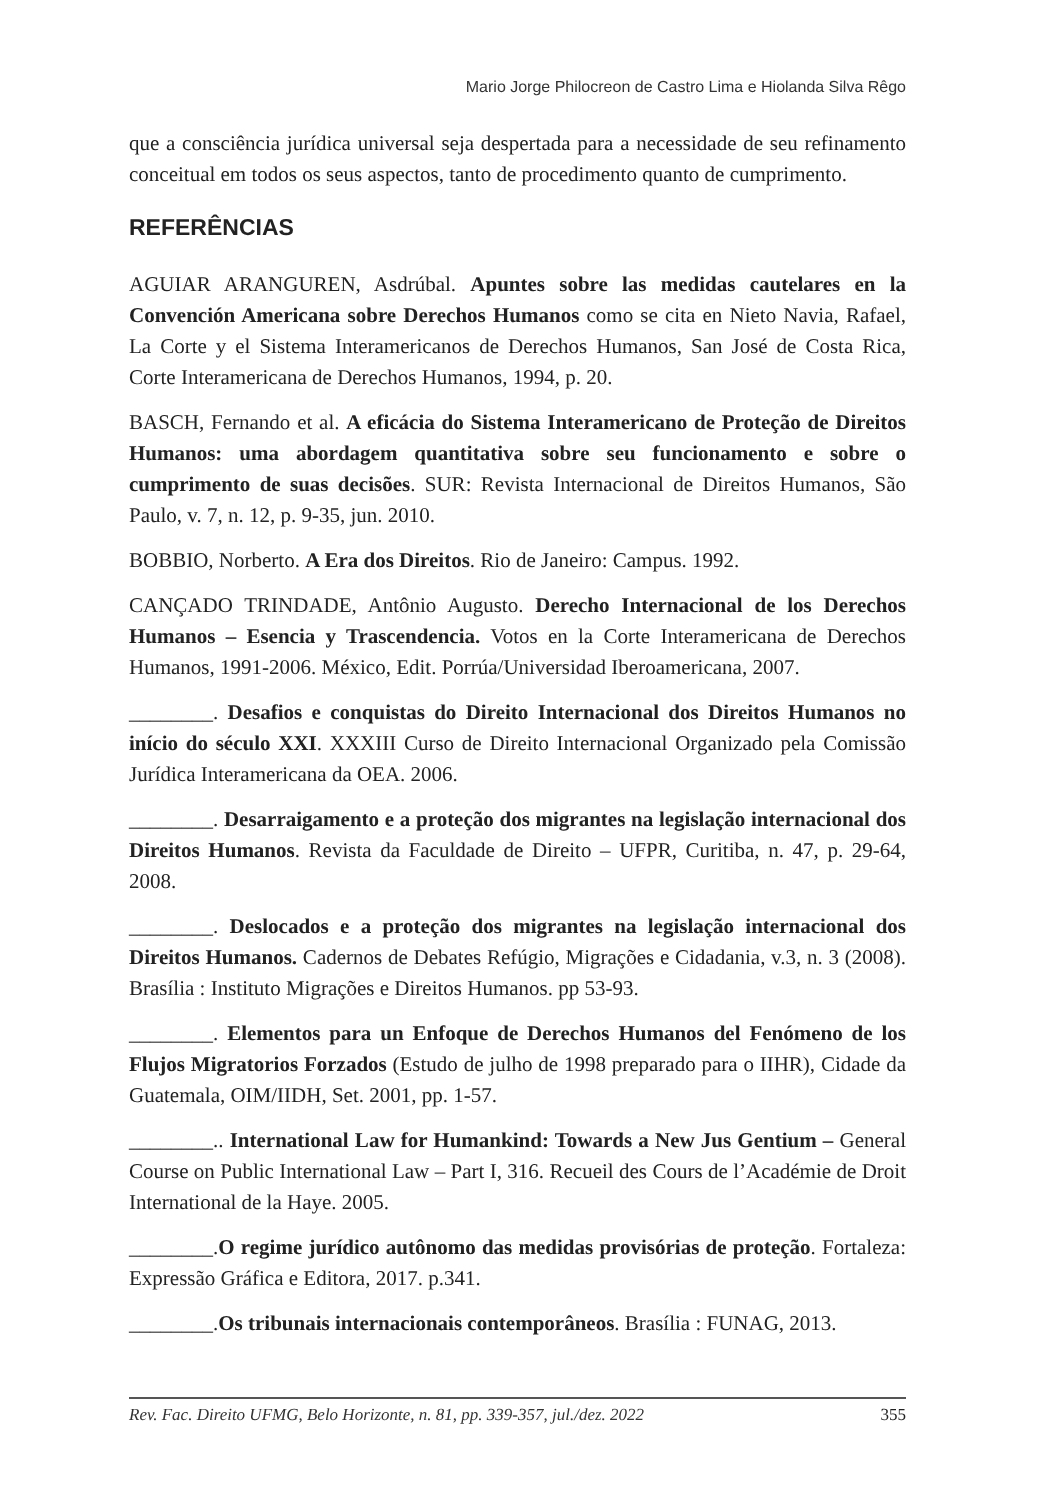Mario Jorge Philocreon de Castro Lima e Hiolanda Silva Rêgo
que a consciência jurídica universal seja despertada para a necessidade de seu refinamento conceitual em todos os seus aspectos, tanto de procedimento quanto de cumprimento.
REFERÊNCIAS
AGUIAR ARANGUREN, Asdrúbal. Apuntes sobre las medidas cautelares en la Convención Americana sobre Derechos Humanos como se cita en Nieto Navia, Rafael, La Corte y el Sistema Interamericanos de Derechos Humanos, San José de Costa Rica, Corte Interamericana de Derechos Humanos, 1994, p. 20.
BASCH, Fernando et al. A eficácia do Sistema Interamericano de Proteção de Direitos Humanos: uma abordagem quantitativa sobre seu funcionamento e sobre o cumprimento de suas decisões. SUR: Revista Internacional de Direitos Humanos, São Paulo, v. 7, n. 12, p. 9-35, jun. 2010.
BOBBIO, Norberto. A Era dos Direitos. Rio de Janeiro: Campus. 1992.
CANÇADO TRINDADE, Antônio Augusto. Derecho Internacional de los Derechos Humanos – Esencia y Trascendencia. Votos en la Corte Interamericana de Derechos Humanos, 1991-2006. México, Edit. Porrúa/Universidad Iberoamericana, 2007.
________. Desafios e conquistas do Direito Internacional dos Direitos Humanos no início do século XXI. XXXIII Curso de Direito Internacional Organizado pela Comissão Jurídica Interamericana da OEA. 2006.
________. Desarraigamento e a proteção dos migrantes na legislação internacional dos Direitos Humanos. Revista da Faculdade de Direito – UFPR, Curitiba, n. 47, p. 29-64, 2008.
________. Deslocados e a proteção dos migrantes na legislação internacional dos Direitos Humanos. Cadernos de Debates Refúgio, Migrações e Cidadania, v.3, n. 3 (2008). Brasília : Instituto Migrações e Direitos Humanos. pp 53-93.
________. Elementos para un Enfoque de Derechos Humanos del Fenómeno de los Flujos Migratorios Forzados (Estudo de julho de 1998 preparado para o IIHR), Cidade da Guatemala, OIM/IIDH, Set. 2001, pp. 1-57.
________.. International Law for Humankind: Towards a New Jus Gentium – General Course on Public International Law – Part I, 316. Recueil des Cours de l’Académie de Droit International de la Haye. 2005.
________.O regime jurídico autônomo das medidas provisórias de proteção. Fortaleza: Expressão Gráfica e Editora, 2017. p.341.
________.Os tribunais internacionais contemporâneos. Brasília : FUNAG, 2013.
Rev. Fac. Direito UFMG, Belo Horizonte, n. 81, pp. 339-357, jul./dez. 2022 355